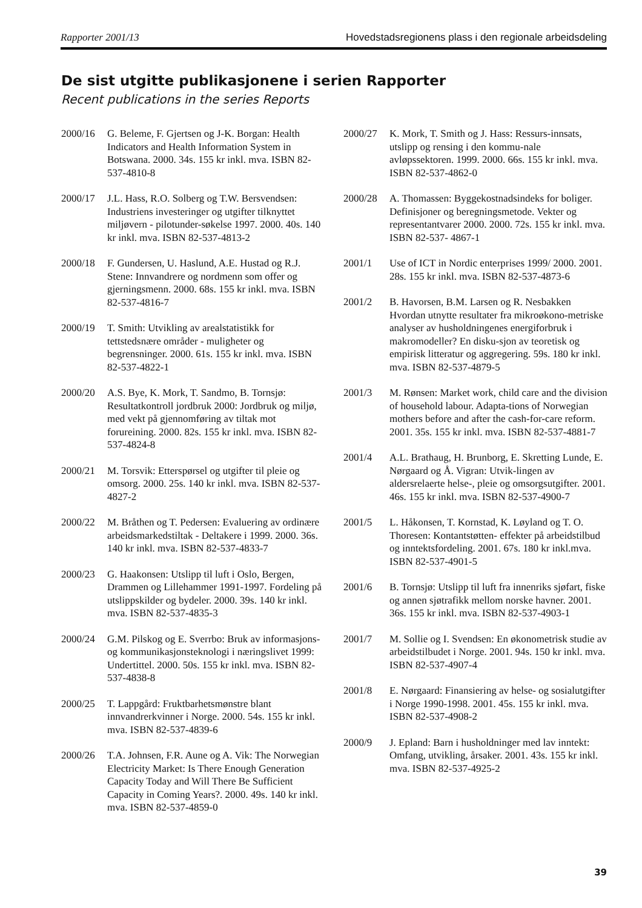Rapporter 2001/13 Hovedstadsregionens plass i den regionale arbeidsdeling
De sist utgitte publikasjonene i serien Rapporter
Recent publications in the series Reports
2000/16 G. Beleme, F. Gjertsen og J-K. Borgan: Health Indicators and Health Information System in Botswana. 2000. 34s. 155 kr inkl. mva. ISBN 82-537-4810-8
2000/17 J.L. Hass, R.O. Solberg og T.W. Bersvendsen: Industriens investeringer og utgifter tilknyttet miljøvern - pilotunder-søkelse 1997. 2000. 40s. 140 kr inkl. mva. ISBN 82-537-4813-2
2000/18 F. Gundersen, U. Haslund, A.E. Hustad og R.J. Stene: Innvandrere og nordmenn som offer og gjerningsmenn. 2000. 68s. 155 kr inkl. mva. ISBN 82-537-4816-7
2000/19 T. Smith: Utvikling av arealstatistikk for tettstedsnære områder - muligheter og begrensninger. 2000. 61s. 155 kr inkl. mva. ISBN 82-537-4822-1
2000/20 A.S. Bye, K. Mork, T. Sandmo, B. Tornsjø: Resultatkontroll jordbruk 2000: Jordbruk og miljø, med vekt på gjennomføring av tiltak mot forureining. 2000. 82s. 155 kr inkl. mva. ISBN 82-537-4824-8
2000/21 M. Torsvik: Etterspørsel og utgifter til pleie og omsorg. 2000. 25s. 140 kr inkl. mva. ISBN 82-537-4827-2
2000/22 M. Bråthen og T. Pedersen: Evaluering av ordinære arbeidsmarkedstiltak - Deltakere i 1999. 2000. 36s. 140 kr inkl. mva. ISBN 82-537-4833-7
2000/23 G. Haakonsen: Utslipp til luft i Oslo, Bergen, Drammen og Lillehammer 1991-1997. Fordeling på utslippskilder og bydeler. 2000. 39s. 140 kr inkl. mva. ISBN 82-537-4835-3
2000/24 G.M. Pilskog og E. Sverrbo: Bruk av informasjons- og kommunikasjonsteknologi i næringslivet 1999: Undertittel. 2000. 50s. 155 kr inkl. mva. ISBN 82-537-4838-8
2000/25 T. Lappgård: Fruktbarhetsmønstre blant innvandrerkvinner i Norge. 2000. 54s. 155 kr inkl. mva. ISBN 82-537-4839-6
2000/26 T.A. Johnsen, F.R. Aune og A. Vik: The Norwegian Electricity Market: Is There Enough Generation Capacity Today and Will There Be Sufficient Capacity in Coming Years?. 2000. 49s. 140 kr inkl. mva. ISBN 82-537-4859-0
2000/27 K. Mork, T. Smith og J. Hass: Ressurs-innsats, utslipp og rensing i den kommu-nale avløpssektoren. 1999. 2000. 66s. 155 kr inkl. mva. ISBN 82-537-4862-0
2000/28 A. Thomassen: Byggekostnadsindeks for boliger. Definisjoner og beregningsmetode. Vekter og representantvarer 2000. 2000. 72s. 155 kr inkl. mva. ISBN 82-537- 4867-1
2001/1 Use of ICT in Nordic enterprises 1999/ 2000. 2001. 28s. 155 kr inkl. mva. ISBN 82-537-4873-6
2001/2 B. Havorsen, B.M. Larsen og R. Nesbakken Hvordan utnytte resultater fra mikroøkono-metriske analyser av husholdningenes energiforbruk i makromodeller? En disku-sjon av teoretisk og empirisk litteratur og aggregering. 59s. 180 kr inkl. mva. ISBN 82-537-4879-5
2001/3 M. Rønsen: Market work, child care and the division of household labour. Adapta-tions of Norwegian mothers before and after the cash-for-care reform. 2001. 35s. 155 kr inkl. mva. ISBN 82-537-4881-7
2001/4 A.L. Brathaug, H. Brunborg, E. Skretting Lunde, E. Nørgaard og Å. Vigran: Utvik-lingen av aldersrelaerte helse-, pleie og omsorgsutgifter. 2001. 46s. 155 kr inkl. mva. ISBN 82-537-4900-7
2001/5 L. Håkonsen, T. Kornstad, K. Løyland og T. O. Thoresen: Kontantstøtten- effekter på arbeidstilbud og inntektsfordeling. 2001. 67s. 180 kr inkl.mva. ISBN 82-537-4901-5
2001/6 B. Tornsjø: Utslipp til luft fra innenriks sjøfart, fiske og annen sjøtrafikk mellom norske havner. 2001. 36s. 155 kr inkl. mva. ISBN 82-537-4903-1
2001/7 M. Sollie og I. Svendsen: En økonometrisk studie av arbeidstilbudet i Norge. 2001. 94s. 150 kr inkl. mva. ISBN 82-537-4907-4
2001/8 E. Nørgaard: Finansiering av helse- og sosialutgifter i Norge 1990-1998. 2001. 45s. 155 kr inkl. mva. ISBN 82-537-4908-2
2000/9 J. Epland: Barn i husholdninger med lav inntekt: Omfang, utvikling, årsaker. 2001. 43s. 155 kr inkl. mva. ISBN 82-537-4925-2
39